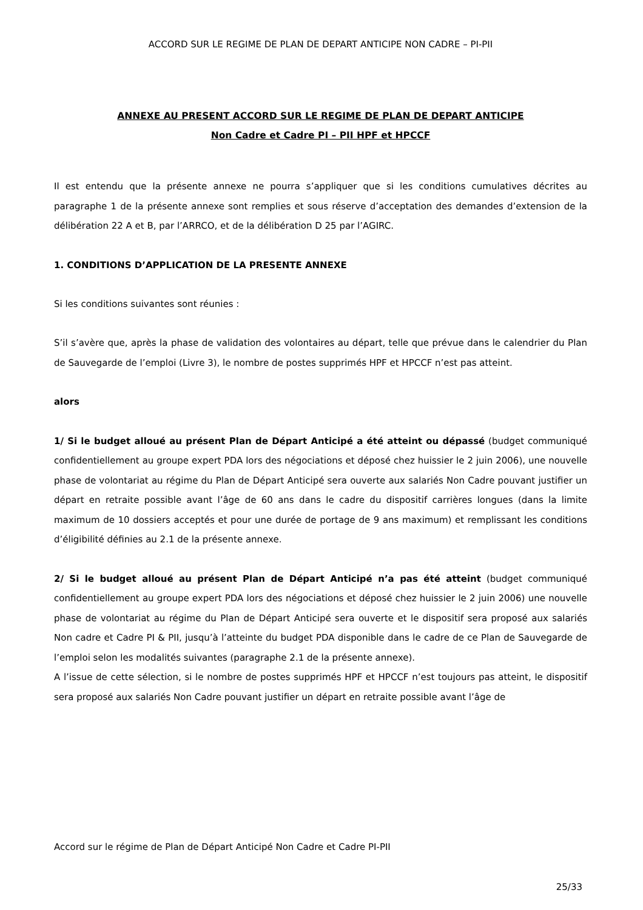ACCORD SUR LE REGIME DE PLAN DE DEPART ANTICIPE NON CADRE – PI-PII
ANNEXE AU PRESENT ACCORD SUR LE REGIME DE PLAN DE DEPART ANTICIPE
Non Cadre et Cadre PI – PII HPF et HPCCF
Il est entendu que la présente annexe ne pourra s’appliquer que si les conditions cumulatives décrites au paragraphe 1 de la présente annexe sont remplies et sous réserve d’acceptation des demandes d’extension de la délibération 22 A et B, par l’ARRCO, et de la délibération D 25 par l’AGIRC.
1. CONDITIONS D’APPLICATION DE LA PRESENTE ANNEXE
Si les conditions suivantes sont réunies :
S’il s’avère que, après la phase de validation des volontaires au départ, telle que prévue dans le calendrier du Plan de Sauvegarde de l’emploi (Livre 3), le nombre de postes supprimés HPF et HPCCF n’est pas atteint.
alors
1/ Si le budget alloué au présent Plan de Départ Anticipé a été atteint ou dépassé (budget communiqué confidentiellement au groupe expert PDA lors des négociations et déposé chez huissier le 2 juin 2006), une nouvelle phase de volontariat au régime du Plan de Départ Anticipé sera ouverte aux salariés Non Cadre pouvant justifier un départ en retraite possible avant l’âge de 60 ans dans le cadre du dispositif carrières longues (dans la limite maximum de 10 dossiers acceptés et pour une durée de portage de 9 ans maximum) et remplissant les conditions d’éligibilité définies au 2.1 de la présente annexe.
2/ Si le budget alloué au présent Plan de Départ Anticipé n’a pas été atteint (budget communiqué confidentiellement au groupe expert PDA lors des négociations et déposé chez huissier le 2 juin 2006) une nouvelle phase de volontariat au régime du Plan de Départ Anticipé sera ouverte et le dispositif sera proposé aux salariés Non cadre et Cadre PI & PII, jusqu’à l’atteinte du budget PDA disponible dans le cadre de ce Plan de Sauvegarde de l’emploi selon les modalités suivantes (paragraphe 2.1 de la présente annexe).
A l’issue de cette sélection, si le nombre de postes supprimés HPF et HPCCF n’est toujours pas atteint, le dispositif sera proposé aux salariés Non Cadre pouvant justifier un départ en retraite possible avant l’âge de
Accord sur le régime de Plan de Départ Anticipé Non Cadre et Cadre PI-PII
25/33